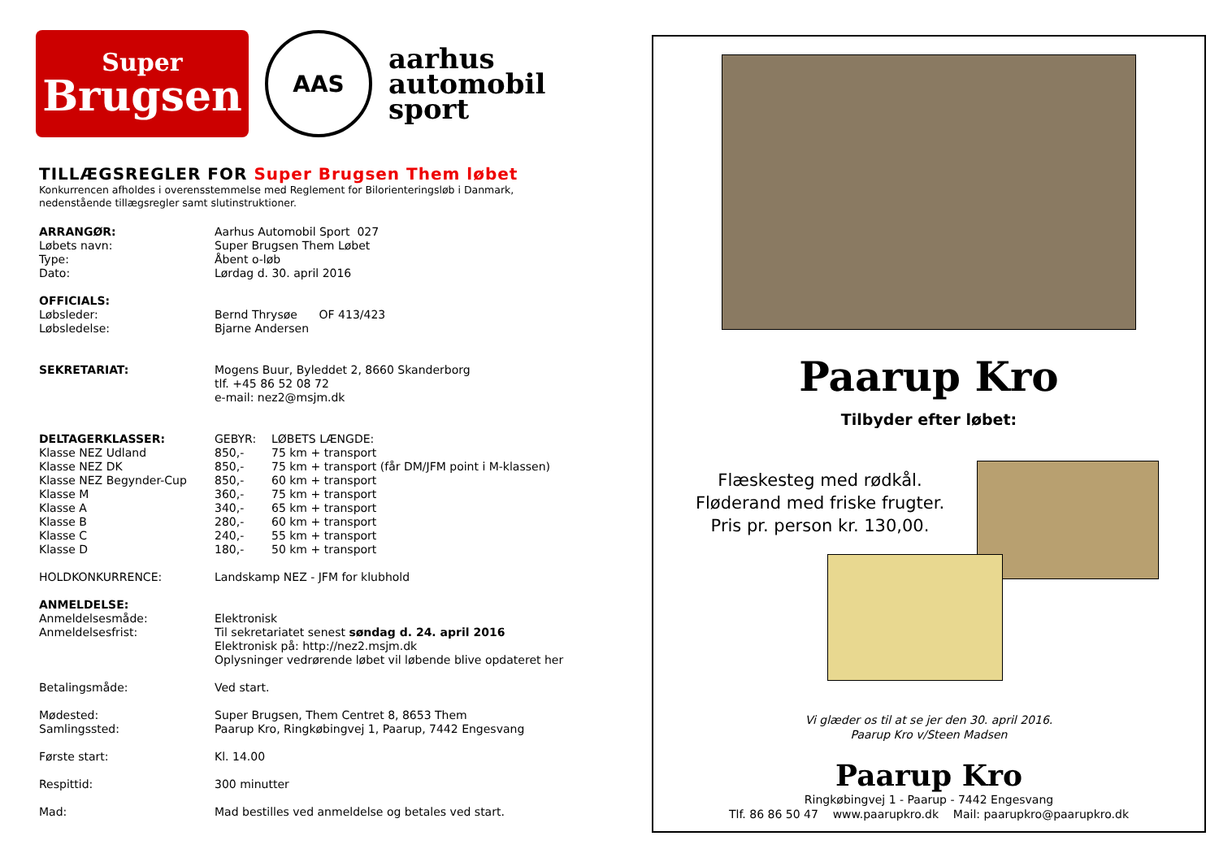Super
Brugsen
AAS
aarhus
automobil
sport
TILLÆGSREGLER FOR Super Brugsen Them løbet
Konkurrencen afholdes i overensstemmelse med Reglement for Bilorienteringsløb i Danmark,
nedenstående tillægsregler samt slutinstruktioner.
| ARRANGØR: | Aarhus Automobil Sport 027 | |
| Løbets navn: | Super Brugsen Them Løbet | |
| Type: | Åbent o-løb | |
| Dato: | Lørdag d. 30. april 2016 | |
| OFFICIALS: | | |
| Løbsleder: | Bernd Thrysøe OF 413/423 | |
| Løbsledelse: | Bjarne Andersen | |
| SEKRETARIAT: | Mogens Buur, Byleddet 2, 8660 Skanderborg tlf. +45 86 52 08 72 e-mail: nez2@msjm.dk | |
| DELTAGERKLASSER: | GEBYR: | LØBETS LÆNGDE: |
| Klasse NEZ Udland | 850,- | 75 km + transport |
| Klasse NEZ DK | 850,- | 75 km + transport (får DM/JFM point i M-klassen) |
| Klasse NEZ Begynder-Cup | 850,- | 60 km + transport |
| Klasse M | 360,- | 75 km + transport |
| Klasse A | 340,- | 65 km + transport |
| Klasse B | 280,- | 60 km + transport |
| Klasse C | 240,- | 55 km + transport |
| Klasse D | 180,- | 50 km + transport |
| HOLDKONKURRENCE: | Landskamp NEZ - JFM for klubhold | |
| ANMELDELSE: | | |
| Anmeldelsesmåde: | Elektronisk | |
| Anmeldelsesfrist: | Til sekretariatet senest søndag d. 24. april 2016 Elektronisk på: http://nez2.msjm.dk Oplysninger vedrørende løbet vil løbende blive opdateret her | |
| Betalingsmåde: | Ved start. | |
| Mødested: | Super Brugsen, Them Centret 8, 8653 Them | |
| Samlingssted: | Paarup Kro, Ringkøbingvej 1, Paarup, 7442 Engesvang | |
| Første start: | Kl. 14.00 | |
| Respittid: | 300 minutter | |
| Mad: | Mad bestilles ved anmeldelse og betales ved start. | |
Paarup Kro
Tilbyder efter løbet:
Flæskesteg med rødkål.
Fløderand med friske frugter.
Pris pr. person kr. 130,00.
Vi glæder os til at se jer den 30. april 2016.
Paarup Kro v/Steen Madsen
Paarup Kro
Ringkøbingvej 1 - Paarup - 7442 Engesvang
Tlf. 86 86 50 47 www.paarupkro.dk Mail: paarupkro@paarupkro.dk